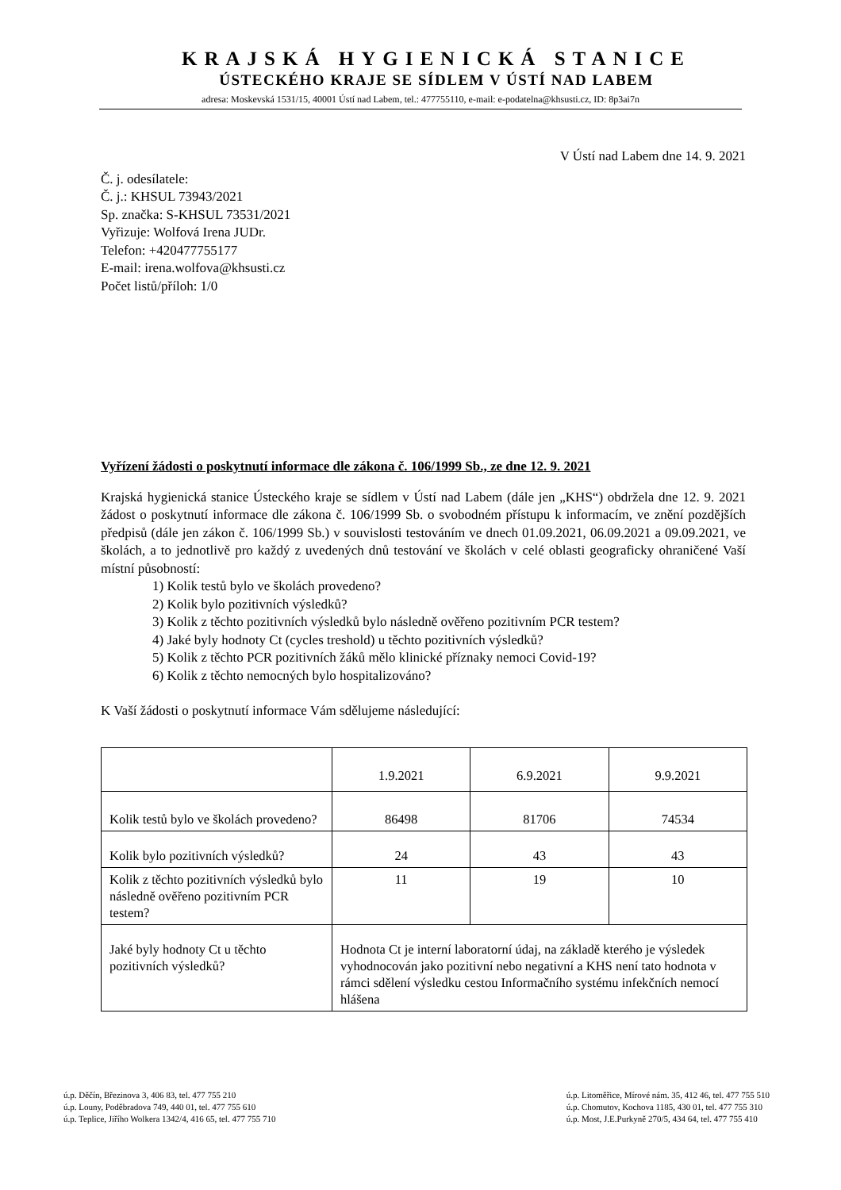KRAJSKÁ HYGIENICKÁ STANICE
ÚSTECKÉHO KRAJE SE SÍDLEM V ÚSTÍ NAD LABEM
adresa: Moskevská 1531/15, 40001 Ústí nad Labem, tel.: 477755110, e-mail: e-podatelna@khsusti.cz, ID: 8p3ai7n
V Ústí nad Labem dne 14. 9. 2021
Č. j. odesílatele:
Č. j.: KHSUL 73943/2021
Sp. značka: S-KHSUL 73531/2021
Vyřizuje: Wolfová Irena JUDr.
Telefon: +420477755177
E-mail: irena.wolfova@khsusti.cz
Počet listů/příloh: 1/0
Vyřízení žádosti o poskytnutí informace dle zákona č. 106/1999 Sb., ze dne 12. 9. 2021
Krajská hygienická stanice Ústeckého kraje se sídlem v Ústí nad Labem (dále jen „KHS“) obdržela dne 12. 9. 2021 žádost o poskytnutí informace dle zákona č. 106/1999 Sb. o svobodném přístupu k informacím, ve znění pozdějších předpisů (dále jen zákon č. 106/1999 Sb.) v souvislosti testováním ve dnech 01.09.2021, 06.09.2021 a 09.09.2021, ve školách, a to jednotlivě pro každý z uvedených dnů testování ve školách v celé oblasti geograficky ohraničené Vaší místní působností:
1) Kolik testů bylo ve školách provedeno?
2) Kolik bylo pozitivních výsledků?
3) Kolik z těchto pozitivních výsledků bylo následně ověřeno pozitivním PCR testem?
4) Jaké byly hodnoty Ct (cycles treshold) u těchto pozitivních výsledků?
5) Kolik z těchto PCR pozitivních žáků mělo klinické příznaky nemoci Covid-19?
6) Kolik z těchto nemocných bylo hospitalizováno?
K Vaší žádosti o poskytnutí informace Vám sdělujeme následující:
| | 1.9.2021 | 6.9.2021 | 9.9.2021 |
| Kolik testů bylo ve školách provedeno? | 86498 | 81706 | 74534 |
| Kolik bylo pozitivních výsledků? | 24 | 43 | 43 |
| Kolik z těchto pozitivních výsledků bylo následně ověřeno pozitivním PCR testem? | 11 | 19 | 10 |
| Jaké byly hodnoty Ct u těchto pozitivních výsledků? | Hodnota Ct je interní laboratorní údaj, na základě kterého je výsledek vyhodnocován jako pozitivní nebo negativní a KHS není tato hodnota v rámci sdělení výsledku cestou Informačního systému infekčních nemocí hlášena | | |
ú.p. Děčín, Březinova 3, 406 83, tel. 477 755 210
ú.p. Louny, Poděbradova 749, 440 01, tel. 477 755 610
ú.p. Teplice, Jiřího Wolkera 1342/4, 416 65, tel. 477 755 710
ú.p. Litoměřice, Mírové nám. 35, 412 46, tel. 477 755 510
ú.p. Chomutov, Kochova 1185, 430 01, tel. 477 755 310
ú.p. Most, J.E.Purkyně 270/5, 434 64, tel. 477 755 410